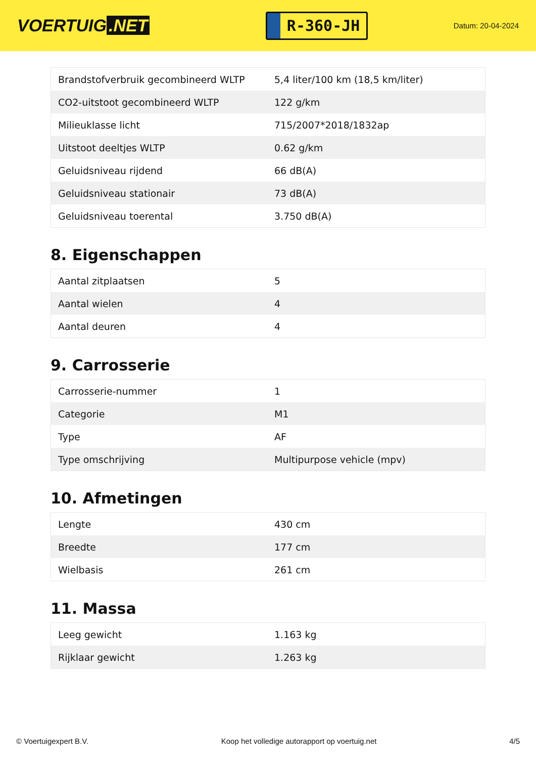VOERTUIG.NET
R-360-JH
Datum: 20-04-2024
| Brandstofverbruik gecombineerd WLTP | 5,4 liter/100 km (18,5 km/liter) |
| CO2-uitstoot gecombineerd WLTP | 122 g/km |
| Milieuklasse licht | 715/2007*2018/1832ap |
| Uitstoot deeltjes WLTP | 0.62 g/km |
| Geluidsniveau rijdend | 66 dB(A) |
| Geluidsniveau stationair | 73 dB(A) |
| Geluidsniveau toerental | 3.750 dB(A) |
8. Eigenschappen
| Aantal zitplaatsen | 5 |
| Aantal wielen | 4 |
| Aantal deuren | 4 |
9. Carrosserie
| Carrosserie-nummer | 1 |
| Categorie | M1 |
| Type | AF |
| Type omschrijving | Multipurpose vehicle (mpv) |
10. Afmetingen
| Lengte | 430 cm |
| Breedte | 177 cm |
| Wielbasis | 261 cm |
11. Massa
| Leeg gewicht | 1.163 kg |
| Rijklaar gewicht | 1.263 kg |
© Voertuigexpert B.V. Koop het volledige autorapport op voertuig.net 4/5